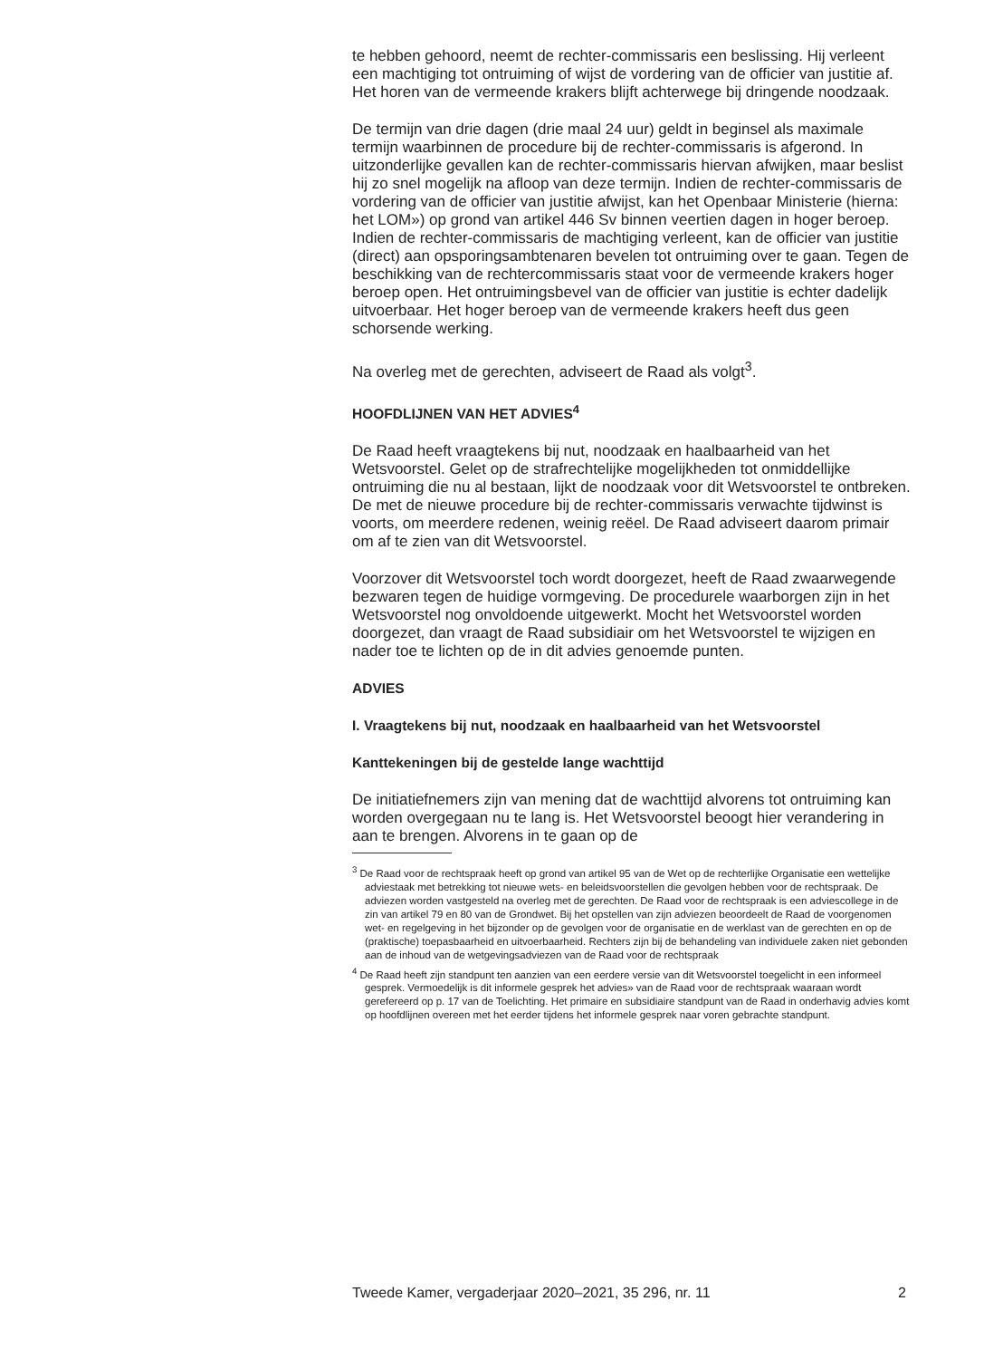te hebben gehoord, neemt de rechter-commissaris een beslissing. Hij verleent een machtiging tot ontruiming of wijst de vordering van de officier van justitie af. Het horen van de vermeende krakers blijft achterwege bij dringende noodzaak.
De termijn van drie dagen (drie maal 24 uur) geldt in beginsel als maximale termijn waarbinnen de procedure bij de rechter-commissaris is afgerond. In uitzonderlijke gevallen kan de rechter-commissaris hiervan afwijken, maar beslist hij zo snel mogelijk na afloop van deze termijn. Indien de rechter-commissaris de vordering van de officier van justitie afwijst, kan het Openbaar Ministerie (hierna: het LOM») op grond van artikel 446 Sv binnen veertien dagen in hoger beroep. Indien de rechter-commissaris de machtiging verleent, kan de officier van justitie (direct) aan opsporingsambtenaren bevelen tot ontruiming over te gaan. Tegen de beschikking van de rechtercommissaris staat voor de vermeende krakers hoger beroep open. Het ontruimingsbevel van de officier van justitie is echter dadelijk uitvoerbaar. Het hoger beroep van de vermeende krakers heeft dus geen schorsende werking.
Na overleg met de gerechten, adviseert de Raad als volgt<sup>3</sup>.
HOOFDLIJNEN VAN HET ADVIES<sup>4</sup>
De Raad heeft vraagtekens bij nut, noodzaak en haalbaarheid van het Wetsvoorstel. Gelet op de strafrechtelijke mogelijkheden tot onmiddellijke ontruiming die nu al bestaan, lijkt de noodzaak voor dit Wetsvoorstel te ontbreken. De met de nieuwe procedure bij de rechter-commissaris verwachte tijdwinst is voorts, om meerdere redenen, weinig reëel. De Raad adviseert daarom primair om af te zien van dit Wetsvoorstel.
Voorzover dit Wetsvoorstel toch wordt doorgezet, heeft de Raad zwaarwegende bezwaren tegen de huidige vormgeving. De procedurele waarborgen zijn in het Wetsvoorstel nog onvoldoende uitgewerkt. Mocht het Wetsvoorstel worden doorgezet, dan vraagt de Raad subsidiair om het Wetsvoorstel te wijzigen en nader toe te lichten op de in dit advies genoemde punten.
ADVIES
I. Vraagtekens bij nut, noodzaak en haalbaarheid van het Wetsvoorstel
Kanttekeningen bij de gestelde lange wachttijd
De initiatiefnemers zijn van mening dat de wachttijd alvorens tot ontruiming kan worden overgegaan nu te lang is. Het Wetsvoorstel beoogt hier verandering in aan te brengen. Alvorens in te gaan op de
<sup>3</sup> De Raad voor de rechtspraak heeft op grond van artikel 95 van de Wet op de rechterlijke Organisatie een wettelijke adviestaak met betrekking tot nieuwe wets- en beleidsvoorstellen die gevolgen hebben voor de rechtspraak. De adviezen worden vastgesteld na overleg met de gerechten. De Raad voor de rechtspraak is een adviescollege in de zin van artikel 79 en 80 van de Grondwet. Bij het opstellen van zijn adviezen beoordeelt de Raad de voorgenomen wet- en regelgeving in het bijzonder op de gevolgen voor de organisatie en de werklast van de gerechten en op de (praktische) toepasbaarheid en uitvoerbaarheid. Rechters zijn bij de behandeling van individuele zaken niet gebonden aan de inhoud van de wetgevingsadviezen van de Raad voor de rechtspraak
<sup>4</sup> De Raad heeft zijn standpunt ten aanzien van een eerdere versie van dit Wetsvoorstel toegelicht in een informeel gesprek. Vermoedelijk is dit informele gesprek het advies» van de Raad voor de rechtspraak waaraan wordt gerefereerd op p. 17 van de Toelichting. Het primaire en subsidiaire standpunt van de Raad in onderhavig advies komt op hoofdlijnen overeen met het eerder tijdens het informele gesprek naar voren gebrachte standpunt.
Tweede Kamer, vergaderjaar 2020–2021, 35 296, nr. 11 2